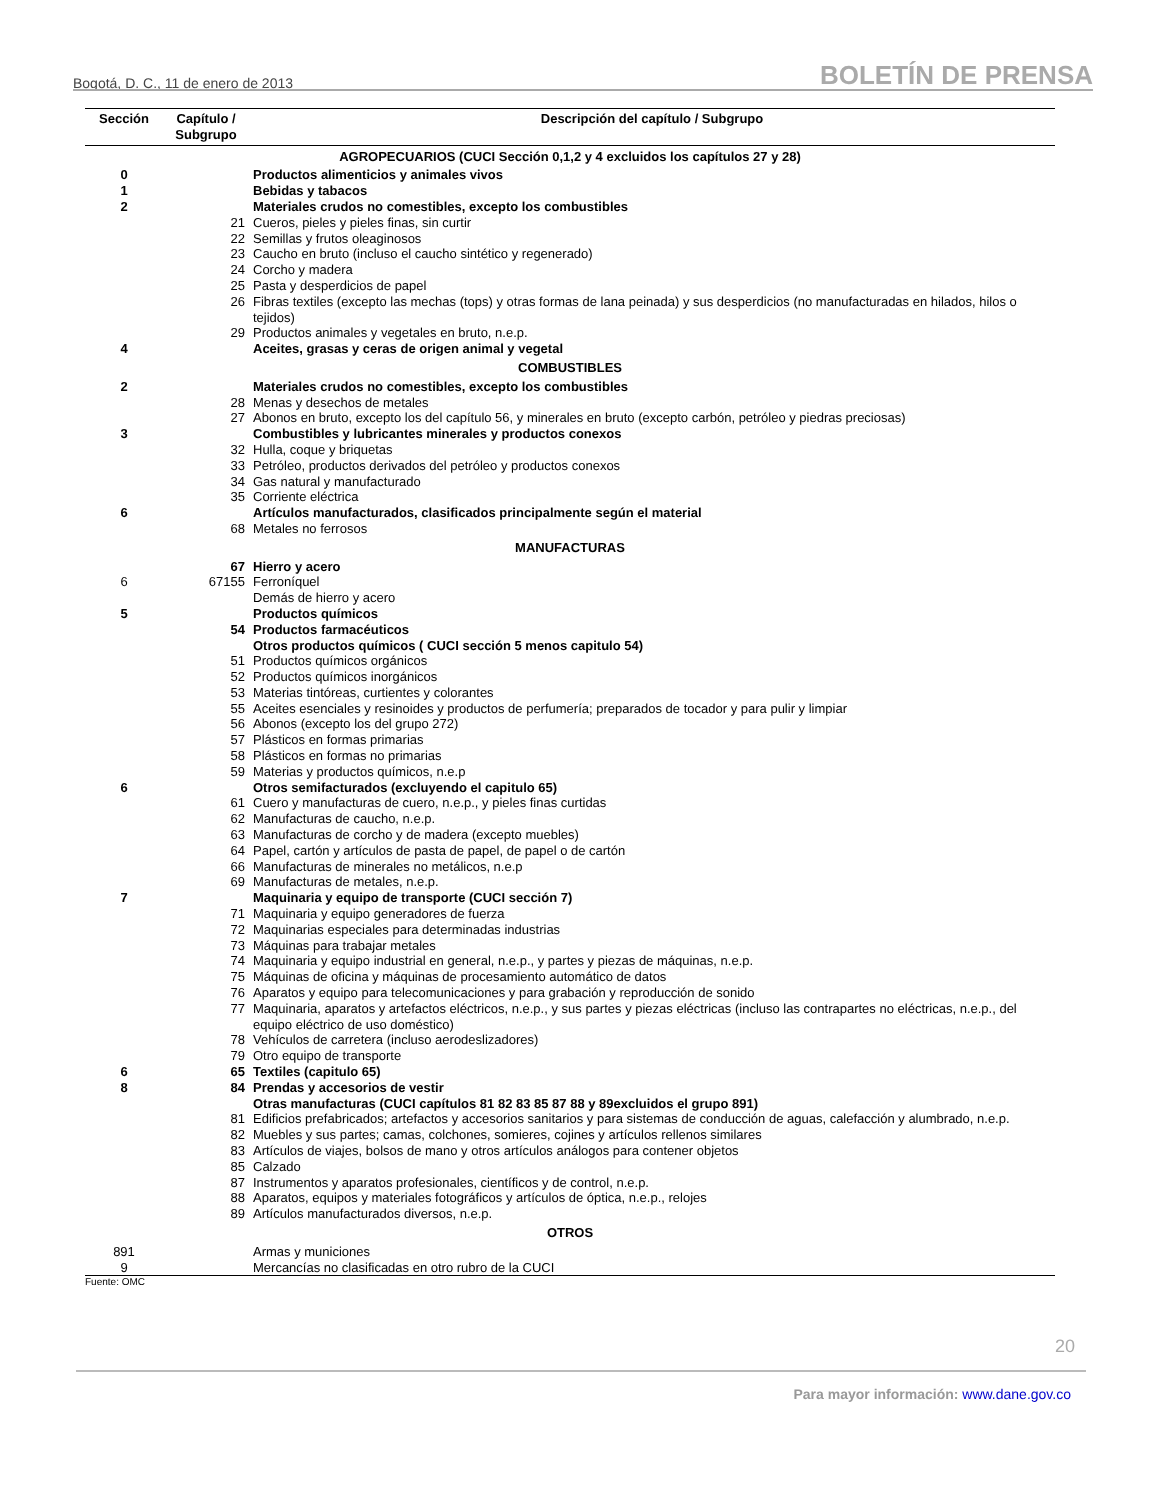Bogotá, D. C., 11 de enero de 2013 BOLETÍN DE PRENSA
| Sección | Capítulo / Subgrupo | Descripción del capítulo / Subgrupo |
| --- | --- | --- |
| AGROPECUARIOS (CUCI Sección 0,1,2 y 4 excluidos los capítulos 27 y 28) | | |
| 0 | | Productos alimenticios y animales vivos |
| 1 | | Bebidas y tabacos |
| 2 | | Materiales crudos no comestibles, excepto los combustibles |
| | 21 | Cueros, pieles y pieles finas, sin curtir |
| | 22 | Semillas y frutos oleaginosos |
| | 23 | Caucho en bruto (incluso el caucho sintético y regenerado) |
| | 24 | Corcho y madera |
| | 25 | Pasta y desperdicios de papel |
| | 26 | Fibras textiles (excepto las mechas (tops) y otras formas de lana peinada) y sus desperdicios (no manufacturadas en hilados, hilos o tejidos) |
| | 29 | Productos animales y vegetales en bruto, n.e.p. |
| 4 | | Aceites, grasas y ceras de origen animal y vegetal |
| COMBUSTIBLES | | |
| 2 | | Materiales crudos no comestibles, excepto los combustibles |
| | 28 | Menas y desechos de metales |
| | 27 | Abonos en bruto, excepto los del capítulo 56, y minerales en bruto (excepto carbón, petróleo y piedras preciosas) |
| 3 | | Combustibles y lubricantes minerales y productos conexos |
| | 32 | Hulla, coque y briquetas |
| | 33 | Petróleo, productos derivados del petróleo y productos conexos |
| | 34 | Gas natural y manufacturado |
| | 35 | Corriente eléctrica |
| 6 | | Artículos manufacturados, clasificados principalmente según el material |
| | 68 | Metales no ferrosos |
| MANUFACTURAS | | |
| | 67 | Hierro y acero |
| 6 | 67155 | Ferroníquel |
| | | Demás de hierro y acero |
| 5 | | Productos químicos |
| | 54 | Productos farmacéuticos |
| | | Otros productos químicos ( CUCI sección 5 menos capitulo 54) |
| | 51 | Productos químicos orgánicos |
| | 52 | Productos químicos inorgánicos |
| | 53 | Materias tintóreas, curtientes y colorantes |
| | 55 | Aceites esenciales y resinoides y productos de perfumería; preparados de tocador y para pulir y limpiar |
| | 56 | Abonos (excepto los del grupo 272) |
| | 57 | Plásticos en formas primarias |
| | 58 | Plásticos en formas no primarias |
| | 59 | Materias y productos químicos, n.e.p |
| 6 | | Otros semifacturados (excluyendo el capitulo 65) |
| | 61 | Cuero y manufacturas de cuero, n.e.p., y pieles finas curtidas |
| | 62 | Manufacturas de caucho, n.e.p. |
| | 63 | Manufacturas de corcho y de madera (excepto muebles) |
| | 64 | Papel, cartón y artículos de pasta de papel, de papel o de cartón |
| | 66 | Manufacturas de minerales no metálicos, n.e.p |
| | 69 | Manufacturas de metales, n.e.p. |
| 7 | | Maquinaria y equipo de transporte (CUCI sección 7) |
| | 71 | Maquinaria y equipo generadores de fuerza |
| | 72 | Maquinarias especiales para determinadas industrias |
| | 73 | Máquinas para trabajar metales |
| | 74 | Maquinaria y equipo industrial en general, n.e.p., y partes y piezas de máquinas, n.e.p. |
| | 75 | Máquinas de oficina y máquinas de procesamiento automático de datos |
| | 76 | Aparatos y equipo para telecomunicaciones y para grabación y reproducción de sonido |
| | 77 | Maquinaria, aparatos y artefactos eléctricos, n.e.p., y sus partes y piezas eléctricas (incluso las contrapartes no eléctricas, n.e.p., del equipo eléctrico de uso doméstico) |
| | 78 | Vehículos de carretera (incluso aerodeslizadores) |
| | 79 | Otro equipo de transporte |
| 6 | 65 | Textiles (capitulo 65) |
| 8 | 84 | Prendas y accesorios de vestir |
| | | Otras manufacturas (CUCI capítulos 81 82 83 85 87 88 y 89excluidos el grupo 891) |
| | 81 | Edificios prefabricados; artefactos y accesorios sanitarios y para sistemas de conducción de aguas, calefacción y alumbrado, n.e.p. |
| | 82 | Muebles y sus partes; camas, colchones, somieres, cojines y artículos rellenos similares |
| | 83 | Artículos de viajes, bolsos de mano y otros artículos análogos para contener objetos |
| | 85 | Calzado |
| | 87 | Instrumentos y aparatos profesionales, científicos y de control, n.e.p. |
| | 88 | Aparatos, equipos y materiales fotográficos y artículos de óptica, n.e.p., relojes |
| | 89 | Artículos manufacturados diversos, n.e.p. |
| OTROS | | |
| 891 | | Armas y municiones |
| 9 | | Mercancías no clasificadas en otro rubro de la CUCI |
Fuente: OMC
20
Para mayor información: www.dane.gov.co